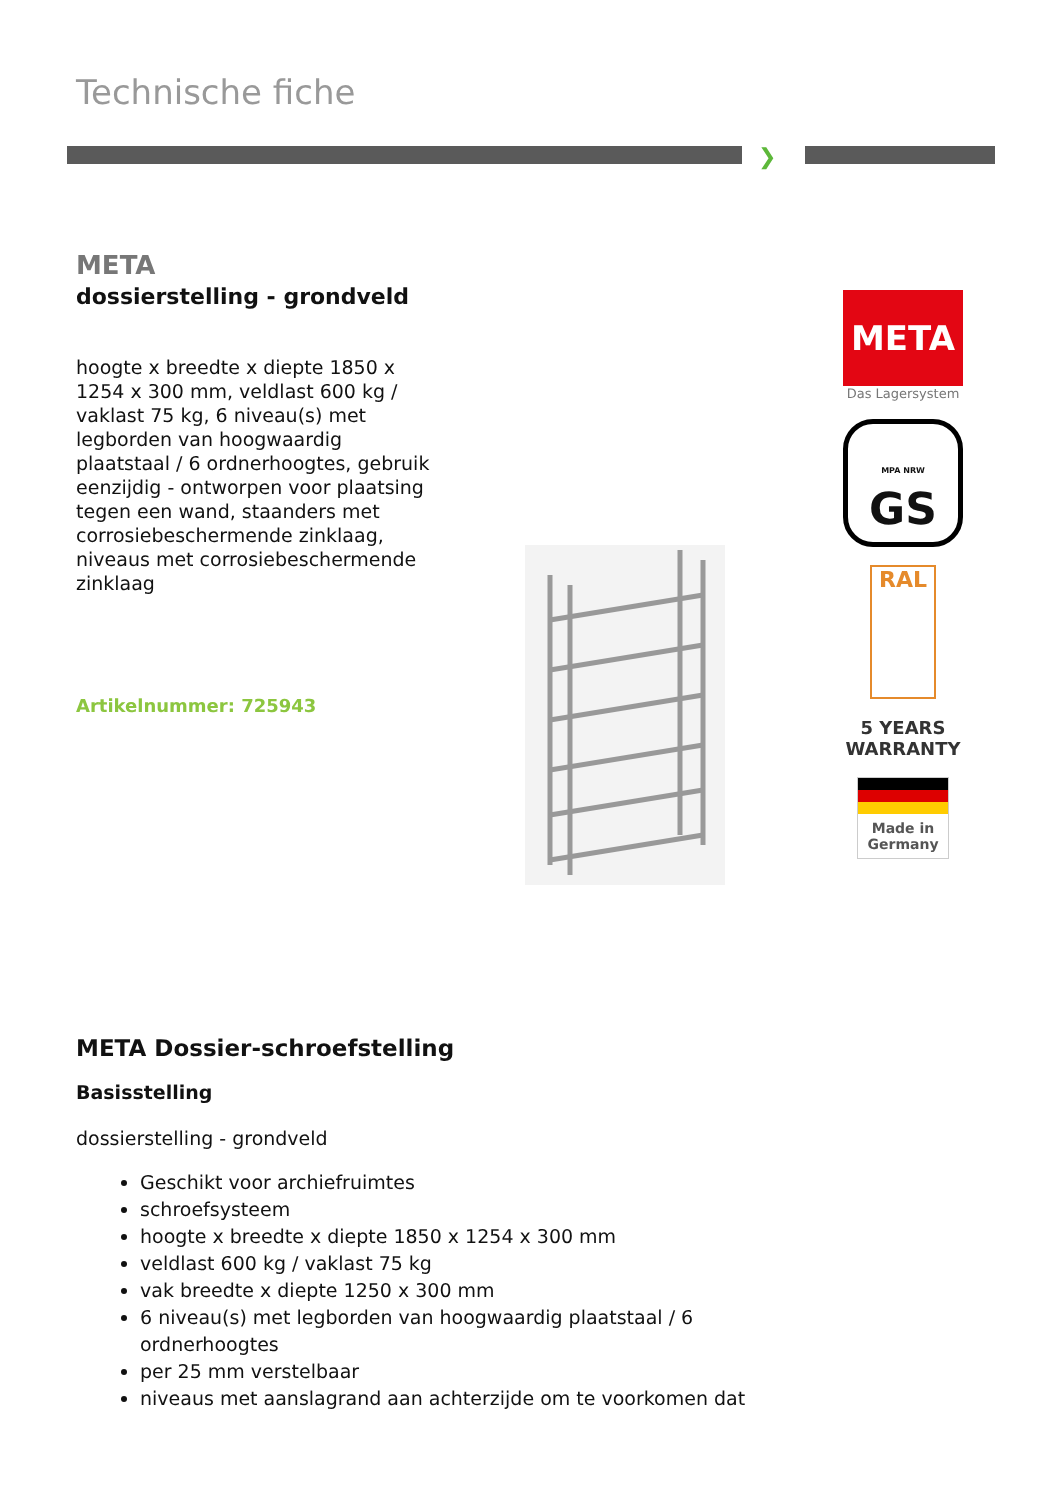Technische fiche
❯
META
dossierstelling - grondveld
hoogte x breedte x diepte 1850 x 1254 x 300 mm, veldlast 600 kg / vaklast 75 kg, 6 niveau(s) met legborden van hoogwaardig plaatstaal / 6 ordnerhoogtes, gebruik eenzijdig - ontworpen voor plaatsing tegen een wand, staanders met corrosiebeschermende zinklaag, niveaus met corrosiebeschermende zinklaag
Artikelnummer: 725943
META
Das Lagersystem
MPA NRW GS
RAL
5 YEARS
WARRANTY
Made in Germany
META Dossier-schroefstelling
Basisstelling
dossierstelling - grondveld
Geschikt voor archiefruimtes
schroefsysteem
hoogte x breedte x diepte 1850 x 1254 x 300 mm
veldlast 600 kg / vaklast 75 kg
vak breedte x diepte 1250 x 300 mm
6 niveau(s) met legborden van hoogwaardig plaatstaal / 6 ordnerhoogtes
per 25 mm verstelbaar
niveaus met aanslagrand aan achterzijde om te voorkomen dat